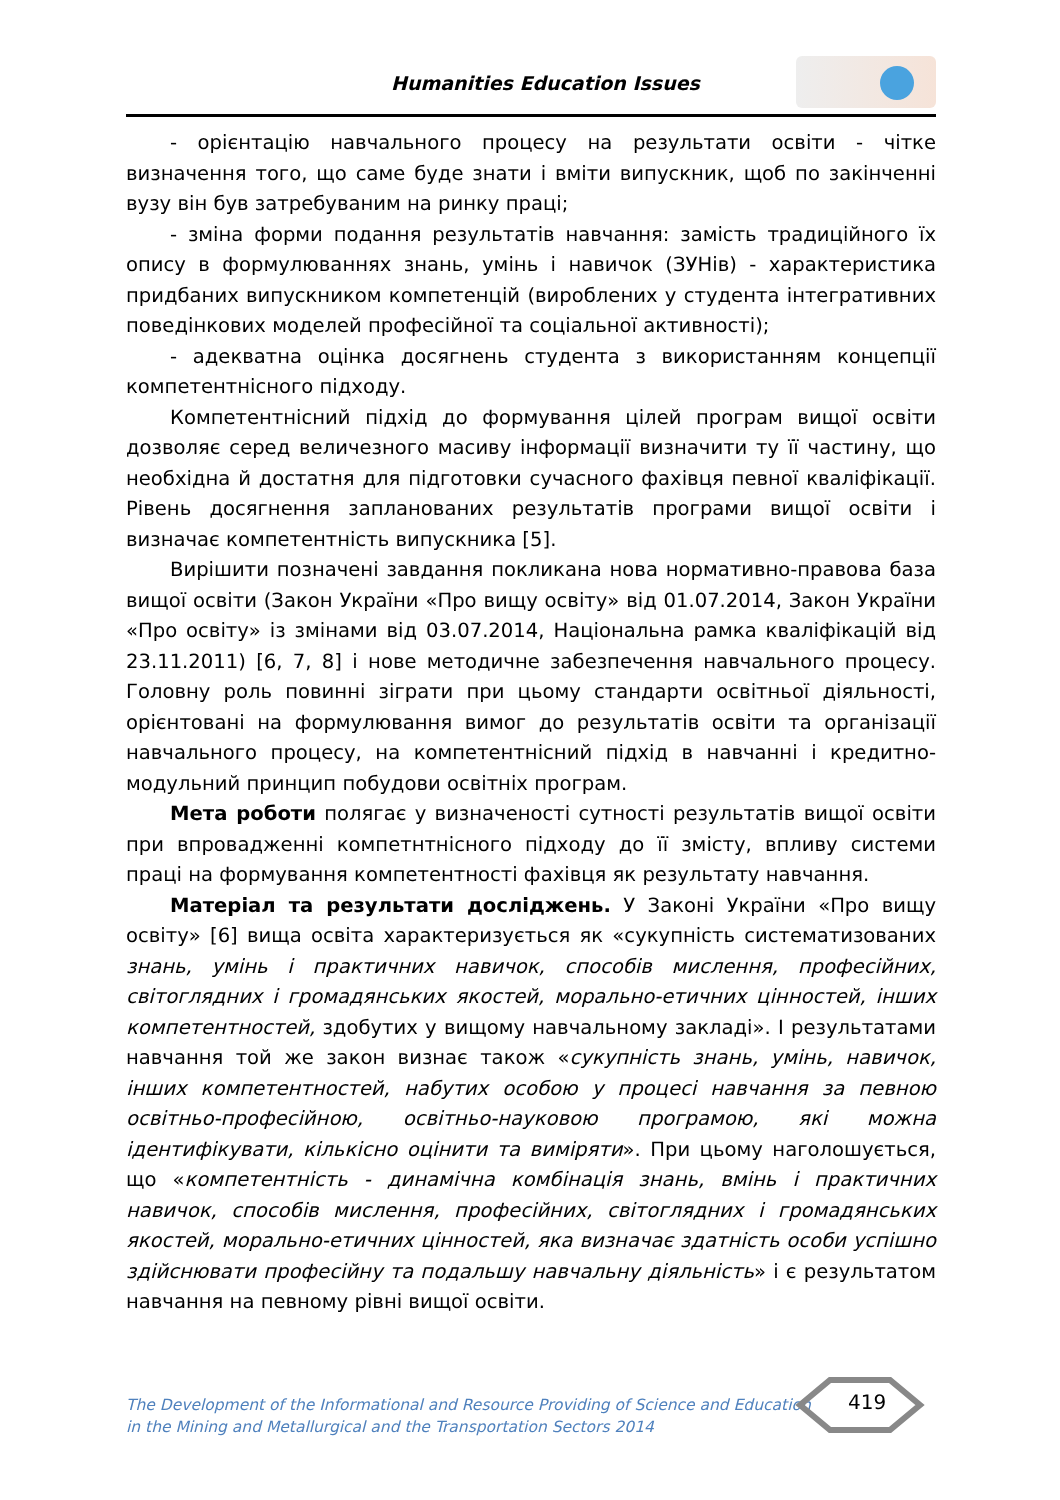Humanities Education Issues
- орієнтацію навчального процесу на результати освіти - чітке визначення того, що саме буде знати і вміти випускник, щоб по закінченні вузу він був затребуваним на ринку праці;
- зміна форми подання результатів навчання: замість традиційного їх опису в формулюваннях знань, умінь і навичок (ЗУНів) - характеристика придбаних випускником компетенцій (вироблених у студента інтегративних поведінкових моделей професійної та соціальної активності);
- адекватна оцінка досягнень студента з використанням концепції компетентнісного підходу.
Компетентнісний підхід до формування цілей програм вищої освіти дозволяє серед величезного масиву інформації визначити ту її частину, що необхідна й достатня для підготовки сучасного фахівця певної кваліфікації. Рівень досягнення запланованих результатів програми вищої освіти і визначає компетентність випускника [5].
Вирішити позначені завдання покликана нова нормативно-правова база вищої освіти (Закон України «Про вищу освіту» від 01.07.2014, Закон України «Про освіту» із змінами від 03.07.2014, Національна рамка кваліфікацій від 23.11.2011) [6, 7, 8] і нове методичне забезпечення навчального процесу. Головну роль повинні зіграти при цьому стандарти освітньої діяльності, орієнтовані на формулювання вимог до результатів освіти та організації навчального процесу, на компетентнісний підхід в навчанні і кредитно-модульний принцип побудови освітніх програм.
Мета роботи полягає у визначеності сутності результатів вищої освіти при впровадженні компетнтнісного підходу до її змісту, впливу системи праці на формування компетентності фахівця як результату навчання.
Матеріал та результати досліджень. У Законі України «Про вищу освіту» [6] вища освіта характеризується як «сукупність систематизованих знань, умінь і практичних навичок, способів мислення, професійних, світоглядних і громадянських якостей, морально-етичних цінностей, інших компетентностей, здобутих у вищому навчальному закладі». І результатами навчання той же закон визнає також «сукупність знань, умінь, навичок, інших компетентностей, набутих особою у процесі навчання за певною освітньо-професійною, освітньо-науковою програмою, які можна ідентифікувати, кількісно оцінити та виміряти». При цьому наголошується, що «компетентність - динамічна комбінація знань, вмінь і практичних навичок, способів мислення, професійних, світоглядних і громадянських якостей, морально-етичних цінностей, яка визначає здатність особи успішно здійснювати професійну та подальшу навчальну діяльність» і є результатом навчання на певному рівні вищої освіти.
The Development of the Informational and Resource Providing of Science and Education
in the Mining and Metallurgical and the Transportation Sectors 2014
419